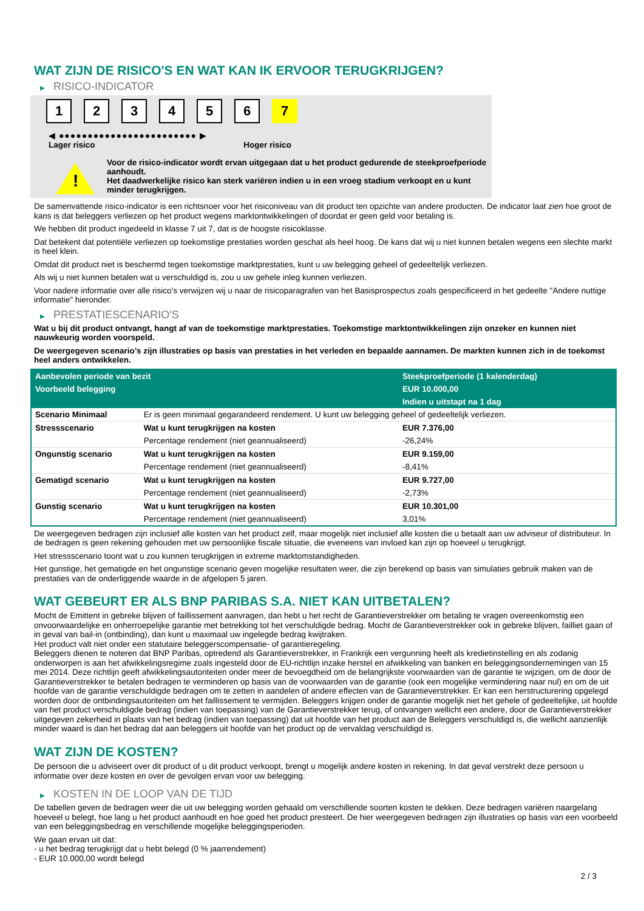WAT ZIJN DE RISICO'S EN WAT KAN IK ERVOOR TERUGKRIJGEN?
▶ RISICO-INDICATOR
1 2 3 4 5 6 7
◀ ●●●●●●●●●●●●●●●●●●●●●●●● ▶
Lager risico Hoger risico
!
Voor de risico-indicator wordt ervan uitgegaan dat u het product gedurende de steekproefperiode aanhoudt.
Het daadwerkelijke risico kan sterk variëren indien u in een vroeg stadium verkoopt en u kunt minder terugkrijgen.
De samenvattende risico-indicator is een richtsnoer voor het risiconiveau van dit product ten opzichte van andere producten. De indicator laat zien hoe groot de kans is dat beleggers verliezen op het product wegens marktontwikkelingen of doordat er geen geld voor betaling is.
We hebben dit product ingedeeld in klasse 7 uit 7, dat is de hoogste risicoklasse.
Dat betekent dat potentiële verliezen op toekomstige prestaties worden geschat als heel hoog. De kans dat wij u niet kunnen betalen wegens een slechte markt is heel klein.
Omdat dit product niet is beschermd tegen toekomstige marktprestaties, kunt u uw belegging geheel of gedeeltelijk verliezen.
Als wij u niet kunnen betalen wat u verschuldigd is, zou u uw gehele inleg kunnen verliezen.
Voor nadere informatie over alle risico's verwijzen wij u naar de risicoparagrafen van het Basisprospectus zoals gespecificeerd in het gedeelte "Andere nuttige informatie" hieronder.
▶ PRESTATIESCENARIO'S
Wat u bij dit product ontvangt, hangt af van de toekomstige marktprestaties. Toekomstige marktontwikkelingen zijn onzeker en kunnen niet nauwkeurig worden voorspeld.
De weergegeven scenario’s zijn illustraties op basis van prestaties in het verleden en bepaalde aannamen. De markten kunnen zich in de toekomst heel anders ontwikkelen.
| Aanbevolen periode van bezit | | Steekproefperiode (1 kalenderdag) |
| --- | --- | --- |
| Voorbeeld belegging | | EUR 10.000,00 |
| | | Indien u uitstapt na 1 dag |
| Scenario Minimaal | Er is geen minimaal gegarandeerd rendement. U kunt uw belegging geheel of gedeeltelijk verliezen. | |
| Stressscenario | Wat u kunt terugkrijgen na kosten | EUR 7.376,00 |
| | Percentage rendement (niet geannualiseerd) | -26,24% |
| Ongunstig scenario | Wat u kunt terugkrijgen na kosten | EUR 9.159,00 |
| | Percentage rendement (niet geannualiseerd) | -8,41% |
| Gematigd scenario | Wat u kunt terugkrijgen na kosten | EUR 9.727,00 |
| | Percentage rendement (niet geannualiseerd) | -2,73% |
| Gunstig scenario | Wat u kunt terugkrijgen na kosten | EUR 10.301,00 |
| | Percentage rendement (niet geannualiseerd) | 3,01% |
De weergegeven bedragen zijn inclusief alle kosten van het product zelf, maar mogelijk niet inclusief alle kosten die u betaalt aan uw adviseur of distributeur. In de bedragen is geen rekening gehouden met uw persoonlijke fiscale situatie, die eveneens van invloed kan zijn op hoeveel u terugkrijgt.
Het stressscenario toont wat u zou kunnen terugkrijgen in extreme marktomstandigheden.
Het gunstige, het gematigde en het ongunstige scenario geven mogelijke resultaten weer, die zijn berekend op basis van simulaties gebruik maken van de prestaties van de onderliggende waarde in de afgelopen 5 jaren.
WAT GEBEURT ER ALS BNP PARIBAS S.A. NIET KAN UITBETALEN?
Mocht de Emittent in gebreke blijven of faillissement aanvragen, dan hebt u het recht de Garantieverstrekker om betaling te vragen overeenkomstig een onvoorwaardelijke en onherroepelijke garantie met betrekking tot het verschuldigde bedrag. Mocht de Garantieverstrekker ook in gebreke blijven, failliet gaan of in geval van bail-in (ontbinding), dan kunt u maximaal uw ingelegde bedrag kwijtraken.
Het product valt niet onder een statutaire beleggerscompensatie- of garantieregeling.
Beleggers dienen te noteren dat BNP Paribas, optredend als Garantieverstrekker, in Frankrijk een vergunning heeft als kredietinstelling en als zodanig onderworpen is aan het afwikkelingsregime zoals ingesteld door de EU-richtlijn inzake herstel en afwikkeling van banken en beleggingsondernemingen van 15 mei 2014. Deze richtlijn geeft afwikkelingsautoriteiten onder meer de bevoegdheid om de belangrijkste voorwaarden van de garantie te wijzigen, om de door de Garantieverstrekker te betalen bedragen te verminderen op basis van de voorwaarden van de garantie (ook een mogelijke vermindering naar nul) en om de uit hoofde van de garantie verschuldigde bedragen om te zetten in aandelen of andere effecten van de Garantieverstrekker. Er kan een herstructurering opgelegd worden door de ontbindingsautoriteiten om het faillissement te vermijden. Beleggers krijgen onder de garantie mogelijk niet het gehele of gedeeltelijke, uit hoofde van het product verschuldigde bedrag (indien van toepassing) van de Garantieverstrekker terug, of ontvangen wellicht een andere, door de Garantieverstrekker uitgegeven zekerheid in plaats van het bedrag (indien van toepassing) dat uit hoofde van het product aan de Beleggers verschuldigd is, die wellicht aanzienlijk minder waard is dan het bedrag dat aan beleggers uit hoofde van het product op de vervaldag verschuldigd is.
WAT ZIJN DE KOSTEN?
De persoon die u adviseert over dit product of u dit product verkoopt, brengt u mogelijk andere kosten in rekening. In dat geval verstrekt deze persoon u informatie over deze kosten en over de gevolgen ervan voor uw belegging.
▶ KOSTEN IN DE LOOP VAN DE TIJD
De tabellen geven de bedragen weer die uit uw belegging worden gehaald om verschillende soorten kosten te dekken. Deze bedragen variëren naargelang hoeveel u belegt, hoe lang u het product aanhoudt en hoe goed het product presteert. De hier weergegeven bedragen zijn illustraties op basis van een voorbeeld van een beleggingsbedrag en verschillende mogelijke beleggingsperioden.
We gaan ervan uit dat:
- u het bedrag terugkrijgt dat u hebt belegd (0 % jaarrendement)
- EUR 10.000,00 wordt belegd
2 / 3